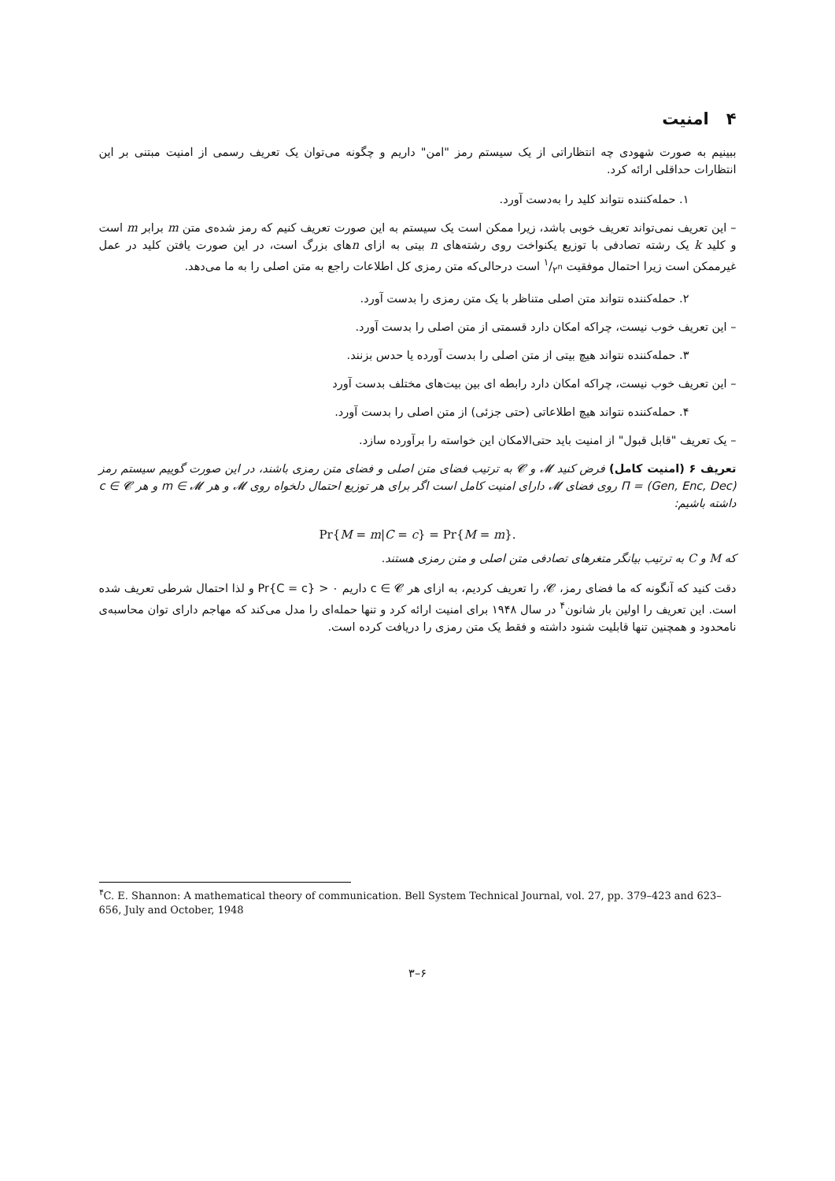۴ امنیت
ببینیم به صورت شهودی چه انتظاراتی از یک سیستم رمز "امن" داریم و چگونه می‌توان یک تعریف رسمی از امنیت مبتنی بر این انتظارات حداقلی ارائه کرد.
۱. حمله‌کننده نتواند کلید را به‌دست آورد.
– این تعریف نمی‌تواند تعریف خوبی باشد، زیرا ممکن است یک سیستم به این صورت تعریف کنیم که رمز شده‌ی متن m برابر m است و کلید k یک رشته تصادفی با توزیع یکنواخت روی رشته‌های n بیتی به ازای nهای بزرگ است، در این صورت یافتن کلید در عمل غیرممکن است زیرا احتمال موفقیت ۱/۲<sup>n</sup> است درحالی‌که متن رمزی کل اطلاعات راجع به متن اصلی را به ما می‌دهد.
۲. حمله‌کننده نتواند متن اصلی متناظر با یک متن رمزی را بدست آورد.
– این تعریف خوب نیست، چراکه امکان دارد قسمتی از متن اصلی را بدست آورد.
۳. حمله‌کننده نتواند هیچ بیتی از متن اصلی را بدست آورده یا حدس بزنند.
– این تعریف خوب نیست، چراکه امکان دارد رابطه ای بین بیت‌های مختلف بدست آورد
۴. حمله‌کننده نتواند هیچ اطلاعاتی (حتی جزئی) از متن اصلی را بدست آورد.
– یک تعریف "قابل قبول" از امنیت باید حتی‌الامکان این خواسته را برآورده سازد.
تعریف ۶ (امنیت کامل) فرض کنید 𝓜 و 𝓒 به ترتیب فضای متن اصلی و فضای متن رمزی باشند، در این صورت گوییم سیستم رمز Π = (Gen, Enc, Dec) روی فضای 𝓜 دارای امنیت کامل است اگر برای هر توزیع احتمال دلخواه روی 𝓜 و هر m ∈ 𝓜 و هر c ∈ 𝓒 داشته باشیم:
Pr{M = m|C = c} = Pr{M = m}.
که M و C به ترتیب بیانگر متغرهای تصادفی متن اصلی و متن رمزی هستند.
دقت کنید که آنگونه که ما فضای رمز، 𝓒، را تعریف کردیم، به ازای هر c ∈ 𝓒 داریم Pr{C = c} > ۰ و لذا احتمال شرطی تعریف شده است. این تعریف را اولین بار شانون<sup>۴</sup> در سال ۱۹۴۸ برای امنیت ارائه کرد و تنها حمله‌ای را مدل می‌کند که مهاجم دارای توان محاسبه‌ی نامحدود و همچنین تنها قابلیت شنود داشته و فقط یک متن رمزی را دریافت کرده است.
<sup>۴</sup> C. E. Shannon: A mathematical theory of communication. Bell System Technical Journal, vol. 27, pp. 379–423 and 623–656, July and October, 1948
۶–۳